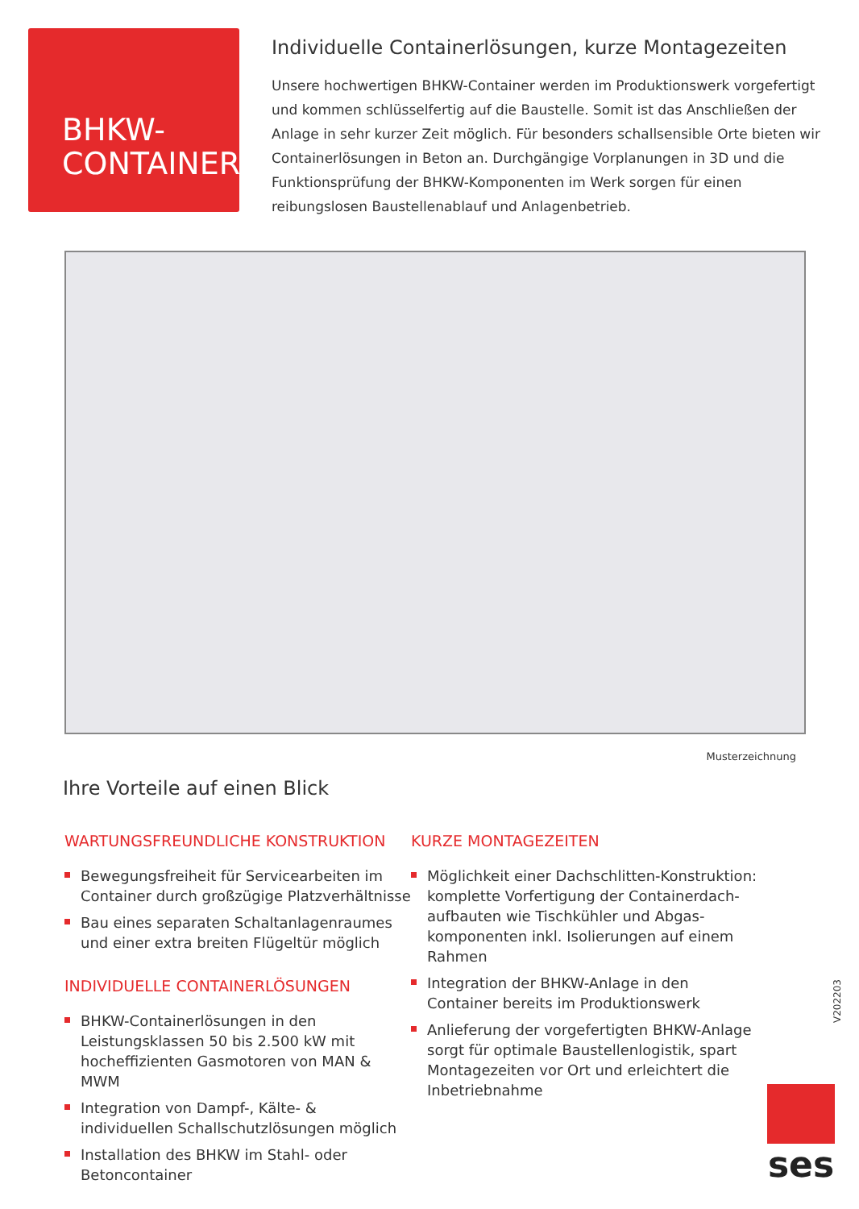BHKW-
CONTAINER
Individuelle Containerlösungen, kurze Montagezeiten
Unsere hochwertigen BHKW-Container werden im Produktionswerk vorgefertigt und kommen schlüsselfertig auf die Baustelle. Somit ist das Anschließen der Anlage in sehr kurzer Zeit möglich. Für besonders schallsensible Orte bieten wir Containerlösungen in Beton an. Durchgängige Vorplanungen in 3D und die Funktionsprüfung der BHKW-Komponenten im Werk sorgen für einen reibungslosen Baustellenablauf und Anlagenbetrieb.
Musterzeichnung
Ihre Vorteile auf einen Blick
WARTUNGSFREUNDLICHE KONSTRUKTION
Bewegungsfreiheit für Servicearbeiten im Container durch großzügige Platzverhältnisse
Bau eines separaten Schaltanlagenraumes und einer extra breiten Flügeltür möglich
INDIVIDUELLE CONTAINERLÖSUNGEN
BHKW-Containerlösungen in den Leistungsklassen 50 bis 2.500 kW mit hocheffizienten Gasmotoren von MAN & MWM
Integration von Dampf-, Kälte- & individuellen Schallschutzlösungen möglich
Installation des BHKW im Stahl- oder Betoncontainer
KURZE MONTAGEZEITEN
Möglichkeit einer Dachschlitten-Konstruktion: komplette Vorfertigung der Containerdach-aufbauten wie Tischkühler und Abgas-komponenten inkl. Isolierungen auf einem Rahmen
Integration der BHKW-Anlage in den Container bereits im Produktionswerk
Anlieferung der vorgefertigten BHKW-Anlage sorgt für optimale Baustellenlogistik, spart Montagezeiten vor Ort und erleichtert die Inbetriebnahme
V202203
ses